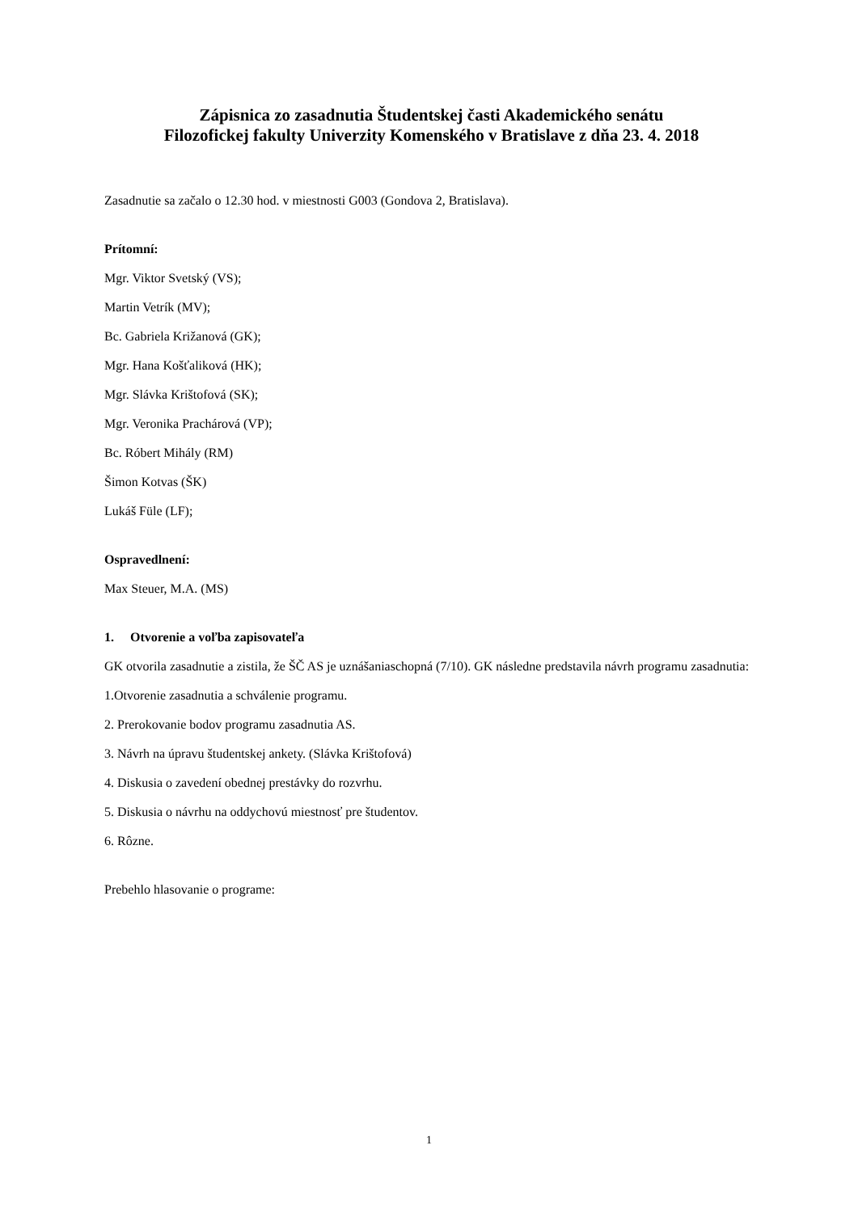Zápisnica zo zasadnutia Študentskej časti Akademického senátu
Filozofickej fakulty Univerzity Komenského v Bratislave z dňa 23. 4. 2018
Zasadnutie sa začalo o 12.30 hod. v miestnosti G003 (Gondova 2, Bratislava).
Prítomní:
Mgr. Viktor Svetský (VS);
Martin Vetrík (MV);
Bc. Gabriela Križanová (GK);
Mgr. Hana Košťaliková (HK);
Mgr. Slávka Krištofová (SK);
Mgr. Veronika Prachárová (VP);
Bc. Róbert Mihály (RM)
Šimon Kotvas (ŠK)
Lukáš Füle (LF);
Ospravedlnení:
Max Steuer, M.A. (MS)
1. Otvorenie a voľba zapisovateľa
GK otvorila zasadnutie a zistila, že ŠČ AS je uznášaniaschopná (7/10). GK následne predstavila návrh programu zasadnutia:
1.Otvorenie zasadnutia a schválenie programu.
2. Prerokovanie bodov programu zasadnutia AS.
3. Návrh na úpravu študentskej ankety. (Slávka Krištofová)
4. Diskusia o zavedení obednej prestávky do rozvrhu.
5. Diskusia o návrhu na oddychovú miestnosť pre študentov.
6. Rôzne.
Prebehlo hlasovanie o programe:
1